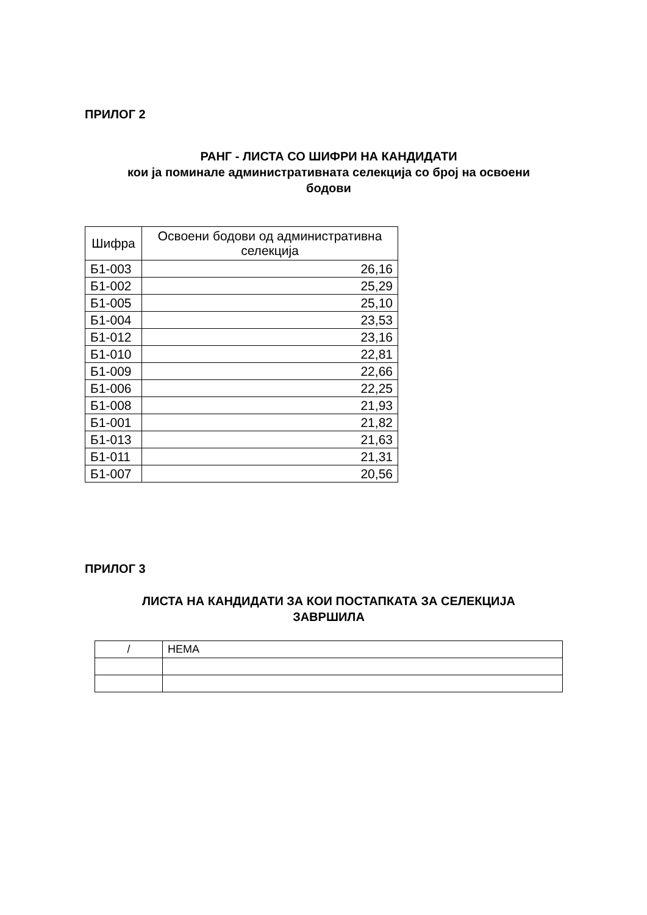ПРИЛОГ 2
РАНГ - ЛИСТА СО ШИФРИ НА КАНДИДАТИ
кои ја поминале административната селекција со број на освоени
бодови
| Шифра | Освоени бодови од административна селекција |
| --- | --- |
| Б1-003 | 26,16 |
| Б1-002 | 25,29 |
| Б1-005 | 25,10 |
| Б1-004 | 23,53 |
| Б1-012 | 23,16 |
| Б1-010 | 22,81 |
| Б1-009 | 22,66 |
| Б1-006 | 22,25 |
| Б1-008 | 21,93 |
| Б1-001 | 21,82 |
| Б1-013 | 21,63 |
| Б1-011 | 21,31 |
| Б1-007 | 20,56 |
ПРИЛОГ 3
ЛИСТА НА КАНДИДАТИ ЗА КОИ ПОСТАПКАТА ЗА СЕЛЕКЦИЈА
ЗАВРШИЛА
| / | НЕМА |